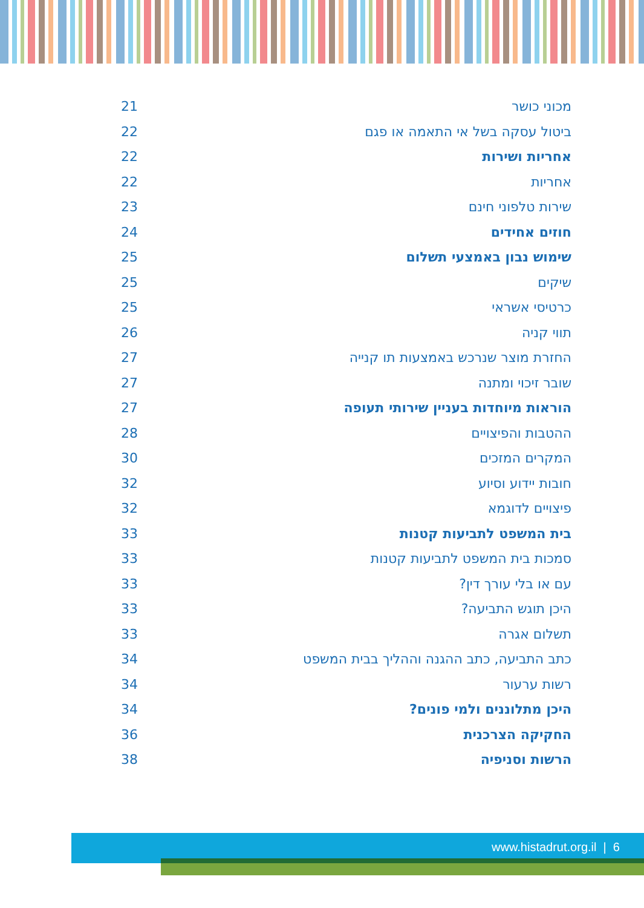21 מכוני כושר
22 ביטול עסקה בשל אי התאמה או פגם
22 אחריות ושירות
22 אחריות
23 שירות טלפוני חינם
24 חוזים אחידים
25 שימוש נבון באמצעי תשלום
25 שיקים
25 כרטיסי אשראי
26 תווי קניה
27 החזרת מוצר שנרכש באמצעות תו קנייה
27 שובר זיכוי ומתנה
27 הוראות מיוחדות בעניין שירותי תעופה
28 ההטבות והפיצויים
30 המקרים המזכים
32 חובות יידוע וסיוע
32 פיצויים לדוגמא
33 בית המשפט לתביעות קטנות
33 סמכות בית המשפט לתביעות קטנות
33 עם או בלי עורך דין?
33 היכן תוגש התביעה?
33 תשלום אגרה
34 כתב התביעה, כתב ההגנה וההליך בבית המשפט
34 רשות ערעור
34 היכן מתלוננים ולמי פונים?
36 החקיקה הצרכנית
38 הרשות וסניפיה
www.histadrut.org.il | 6